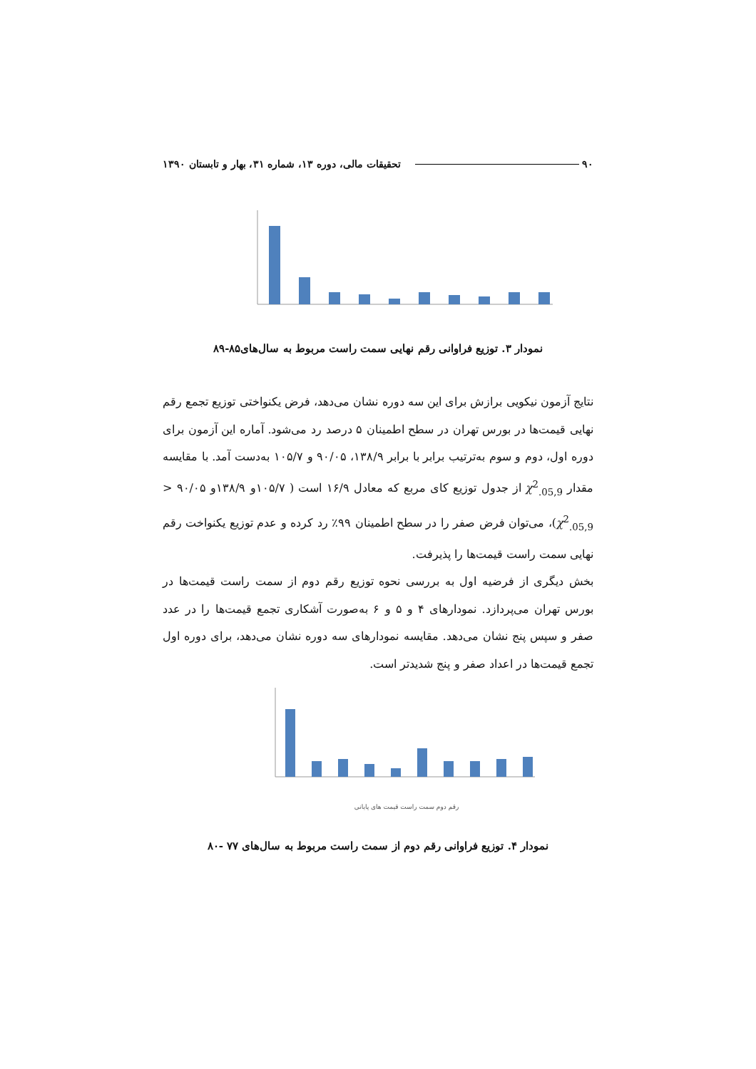۹۰ تحقیقات مالی، دوره ۱۳، شماره ۳۱، بهار و تابستان ۱۳۹۰
نمودار ۳. توزیع فراوانی رقم نهایی سمت راست مربوط به سال‌های۸۵-۸۹
نتایج آزمون نیکویی برازش برای این سه دوره نشان می‌دهد، فرض یکنواختی توزیع تجمع رقم نهایی قیمت‌ها در بورس تهران در سطح اطمینان ۵ درصد رد می‌شود. آماره این آزمون برای دوره اول، دوم و سوم به‌ترتیب برابر با برابر ۱۳۸/۹، ۹۰/۰۵ و ۱۰۵/۷ به‌دست آمد. با مقایسه مقدار χ<sup>2</sup><sub>.05,9</sub> از جدول توزیع کای مربع که معادل ۱۶/۹ است ( ۱۰۵/۷و ۱۳۸/۹و ۹۰/۰۵ < χ<sup>2</sup><sub>.05,9</sub>)، می‌توان فرض صفر را در سطح اطمینان ۹۹٪ رد کرده و عدم توزیع یکنواخت رقم نهایی سمت راست قیمت‌ها را پذیرفت.
بخش دیگری از فرضیه اول به بررسی نحوه توزیع رقم دوم از سمت راست قیمت‌ها در بورس تهران می‌پردازد. نمودارهای ۴ و ۵ و ۶ به‌صورت آشکاری تجمع قیمت‌ها را در عدد صفر و سپس پنج نشان می‌دهد. مقایسه نمودارهای سه دوره نشان می‌دهد، برای دوره اول تجمع قیمت‌ها در اعداد صفر و پنج شدیدتر است.
رقم دوم سمت راست قیمت های پایانی
نمودار ۴. توزیع فراوانی رقم دوم از سمت راست مربوط به سال‌های ۷۷ -۸۰